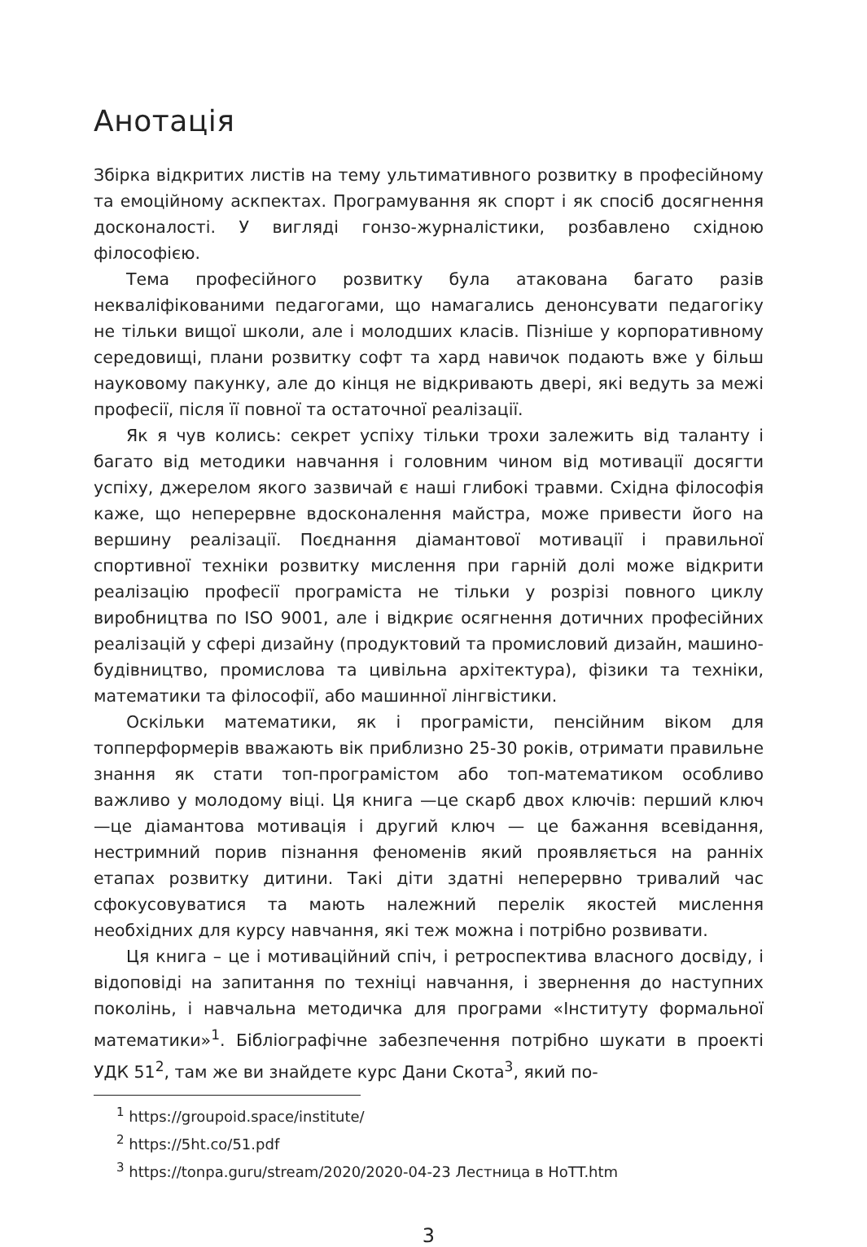Анотація
Збірка відкритих листів на тему ультимативного розвитку в професійному та емоційному аскпектах. Програмування як спорт і як спосіб досягнення досконалості. У вигляді гонзо-журналістики, розбавлено східною філософією.
Тема професійного розвитку була атакована багато разів некваліфікованими педагогами, що намагались денонсувати педагогіку не тільки вищої школи, але і молодших класів. Пізніше у корпоративному середовищі, плани розвитку софт та хард навичок подають вже у більш науковому пакунку, але до кінця не відкривають двері, які ведуть за межі професії, після її повної та остаточної реалізації.
Як я чув колись: секрет успіху тільки трохи залежить від таланту і багато від методики навчання і головним чином від мотивації досягти успіху, джерелом якого зазвичай є наші глибокі травми. Східна філософія каже, що неперервне вдосконалення майстра, може привести його на вершину реалізації. Поєднання діамантової мотивації і правильної спортивної техніки розвитку мислення при гарній долі може відкрити реалізацію професії програміста не тільки у розрізі повного циклу виробництва по ISO 9001, але і відкриє осягнення дотичних професійних реалізацій у сфері дизайну (продуктовий та промисловий дизайн, машино-будівництво, промислова та цивільна архітектура), фізики та техніки, математики та філософії, або машинної лінгвістики.
Оскільки математики, як і програмісти, пенсійним віком для топперформерів вважають вік приблизно 25-30 років, отримати правильне знання як стати топ-програмістом або топ-математиком особливо важливо у молодому віці. Ця книга —це скарб двох ключів: перший ключ —це діамантова мотивація і другий ключ — це бажання всевідання, нестримний порив пізнання феноменів який проявляється на ранніх етапах розвитку дитини. Такі діти здатні неперервно тривалий час сфокусовуватися та мають належний перелік якостей мислення необхідних для курсу навчання, які теж можна і потрібно розвивати.
Ця книга – це і мотиваційний спіч, і ретроспектива власного досвіду, і відоповіді на запитання по техніці навчання, і звернення до наступних поколінь, і навчальна методичка для програми «Інституту формальної математики»<sup>1</sup>. Бібліографічне забезпечення потрібно шукати в проекті УДК 51<sup>2</sup>, там же ви знайдете курс Дани Скота<sup>3</sup>, який по-
<sup>1</sup> https://groupoid.space/institute/
<sup>2</sup> https://5ht.co/51.pdf
<sup>3</sup> https://tonpa.guru/stream/2020/2020-04-23 Лестница в HoTT.htm
3